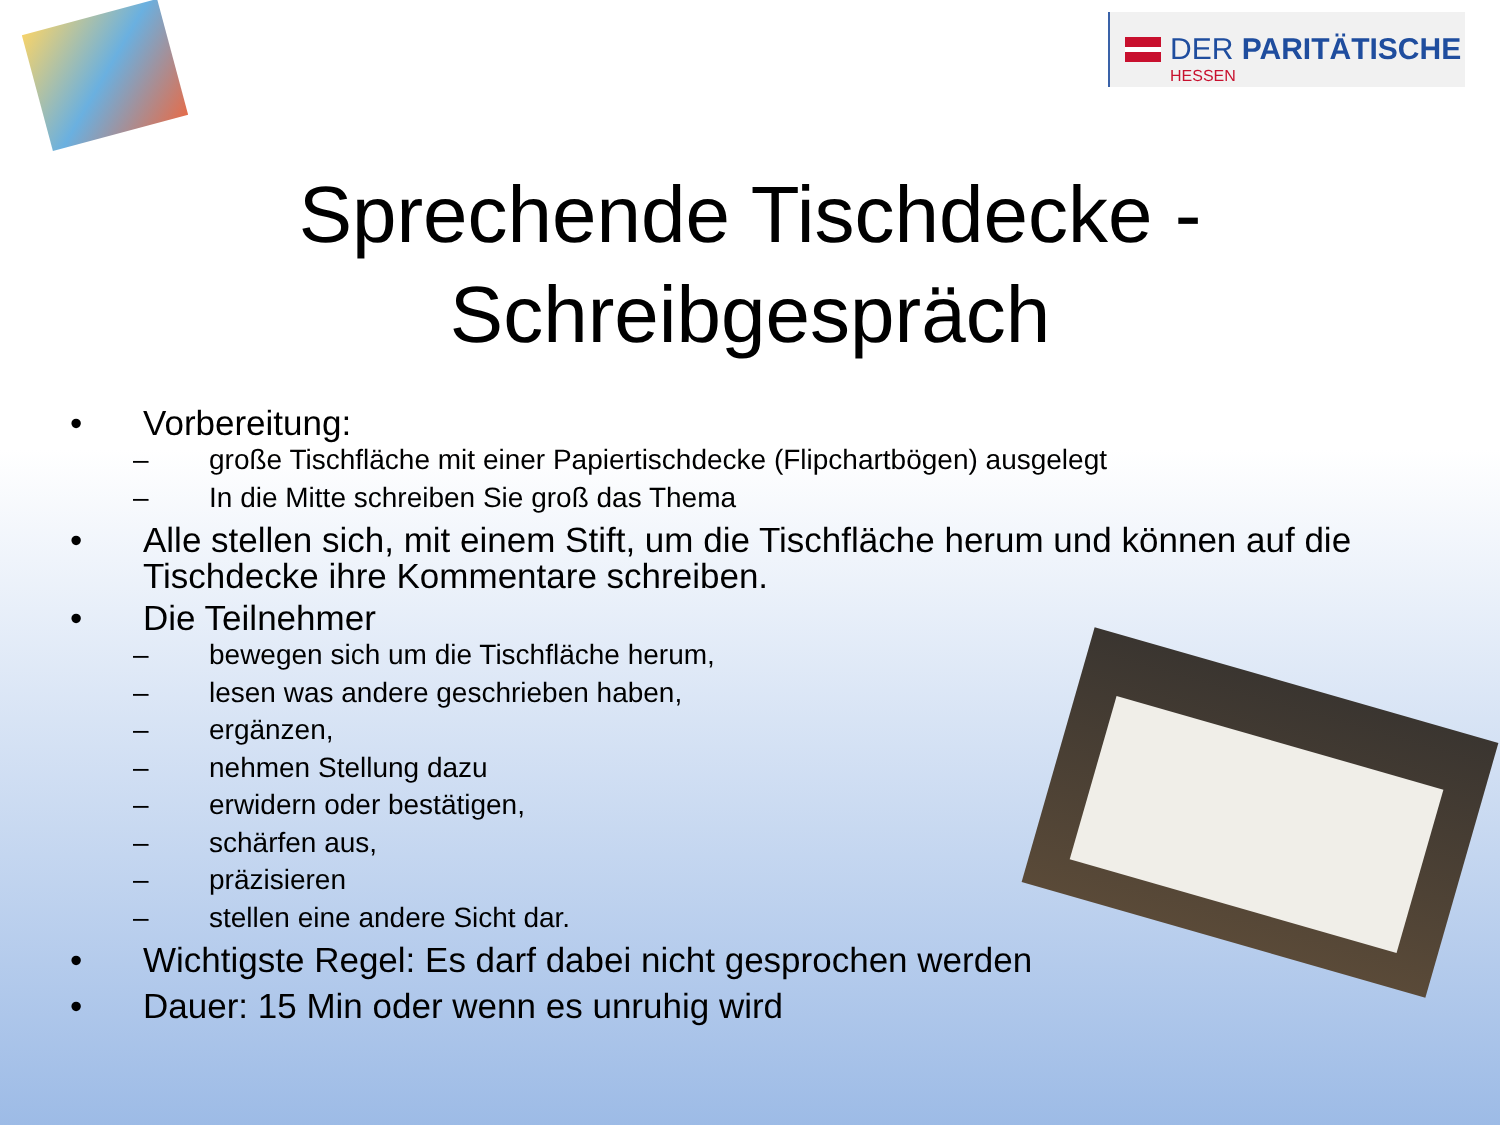DER PARITÄTISCHE
HESSEN
Sprechende Tischdecke -
Schreibgespräch
• Vorbereitung:
– große Tischfläche mit einer Papiertischdecke (Flipchartbögen) ausgelegt
– In die Mitte schreiben Sie groß das Thema
• Alle stellen sich, mit einem Stift, um die Tischfläche herum und können auf die Tischdecke ihre Kommentare schreiben.
• Die Teilnehmer
– bewegen sich um die Tischfläche herum,
– lesen was andere geschrieben haben,
– ergänzen,
– nehmen Stellung dazu
– erwidern oder bestätigen,
– schärfen aus,
– präzisieren
– stellen eine andere Sicht dar.
• Wichtigste Regel: Es darf dabei nicht gesprochen werden
• Dauer: 15 Min oder wenn es unruhig wird